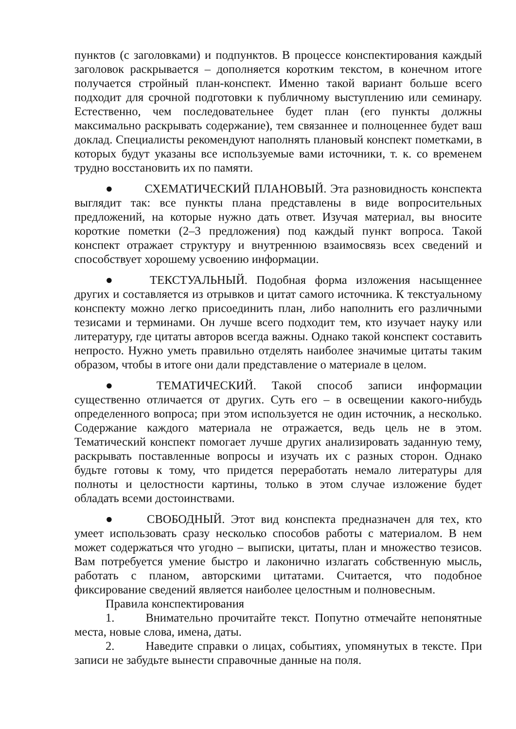пунктов (с заголовками) и подпунктов. В процессе конспектирования каждый заголовок раскрывается – дополняется коротким текстом, в конечном итоге получается стройный план-конспект. Именно такой вариант больше всего подходит для срочной подготовки к публичному выступлению или семинару. Естественно, чем последовательнее будет план (его пункты должны максимально раскрывать содержание), тем связаннее и полноценнее будет ваш доклад. Специалисты рекомендуют наполнять плановый конспект пометками, в которых будут указаны все используемые вами источники, т. к. со временем трудно восстановить их по памяти.
● СХЕМАТИЧЕСКИЙ ПЛАНОВЫЙ. Эта разновидность конспекта выглядит так: все пункты плана представлены в виде вопросительных предложений, на которые нужно дать ответ. Изучая материал, вы вносите короткие пометки (2–3 предложения) под каждый пункт вопроса. Такой конспект отражает структуру и внутреннюю взаимосвязь всех сведений и способствует хорошему усвоению информации.
● ТЕКСТУАЛЬНЫЙ. Подобная форма изложения насыщеннее других и составляется из отрывков и цитат самого источника. К текстуальному конспекту можно легко присоединить план, либо наполнить его различными тезисами и терминами. Он лучше всего подходит тем, кто изучает науку или литературу, где цитаты авторов всегда важны. Однако такой конспект составить непросто. Нужно уметь правильно отделять наиболее значимые цитаты таким образом, чтобы в итоге они дали представление о материале в целом.
● ТЕМАТИЧЕСКИЙ. Такой способ записи информации существенно отличается от других. Суть его – в освещении какого-нибудь определенного вопроса; при этом используется не один источник, а несколько. Содержание каждого материала не отражается, ведь цель не в этом. Тематический конспект помогает лучше других анализировать заданную тему, раскрывать поставленные вопросы и изучать их с разных сторон. Однако будьте готовы к тому, что придется переработать немало литературы для полноты и целостности картины, только в этом случае изложение будет обладать всеми достоинствами.
● СВОБОДНЫЙ. Этот вид конспекта предназначен для тех, кто умеет использовать сразу несколько способов работы с материалом. В нем может содержаться что угодно – выписки, цитаты, план и множество тезисов. Вам потребуется умение быстро и лаконично излагать собственную мысль, работать с планом, авторскими цитатами. Считается, что подобное фиксирование сведений является наиболее целостным и полновесным.
Правила конспектирования
1. Внимательно прочитайте текст. Попутно отмечайте непонятные места, новые слова, имена, даты.
2. Наведите справки о лицах, событиях, упомянутых в тексте. При записи не забудьте вынести справочные данные на поля.